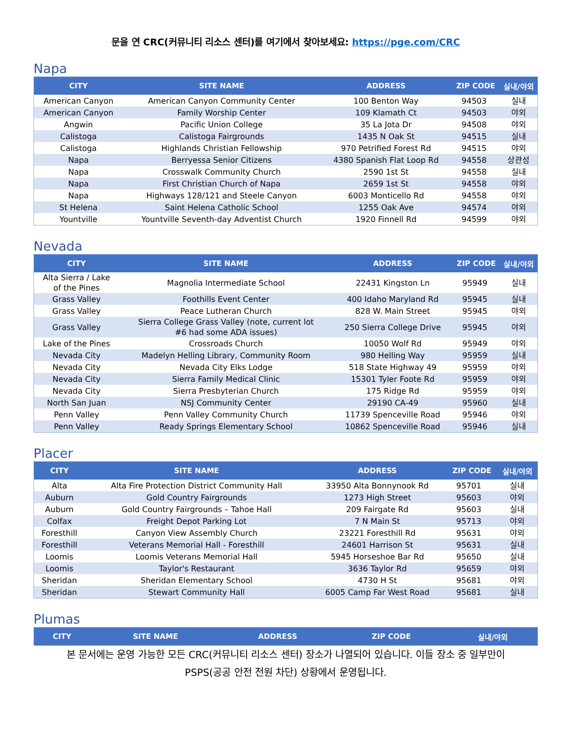문을 연 CRC(커뮤니티 리소스 센터)를 여기에서 찾아보세요: https://pge.com/CRC
Napa
| CITY | SITE NAME | ADDRESS | ZIP CODE | 실내/야외 |
| --- | --- | --- | --- | --- |
| American Canyon | American Canyon Community Center | 100 Benton Way | 94503 | 실내 |
| American Canyon | Family Worship Center | 109 Klamath Ct | 94503 | 야외 |
| Angwin | Pacific Union College | 35 La Jota Dr | 94508 | 야외 |
| Calistoga | Calistoga Fairgrounds | 1435 N Oak St | 94515 | 실내 |
| Calistoga | Highlands Christian Fellowship | 970 Petrified Forest Rd | 94515 | 야외 |
| Napa | Berryessa Senior Citizens | 4380 Spanish Flat Loop Rd | 94558 | 상관성 |
| Napa | Crosswalk Community Church | 2590 1st St | 94558 | 실내 |
| Napa | First Christian Church of Napa | 2659 1st St | 94558 | 야외 |
| Napa | Highways 128/121 and Steele Canyon | 6003 Monticello Rd | 94558 | 야외 |
| St Helena | Saint Helena Catholic School | 1255 Oak Ave | 94574 | 야외 |
| Yountville | Yountville Seventh-day Adventist Church | 1920 Finnell Rd | 94599 | 야외 |
Nevada
| CITY | SITE NAME | ADDRESS | ZIP CODE | 실내/야외 |
| --- | --- | --- | --- | --- |
| Alta Sierra / Lake of the Pines | Magnolia Intermediate School | 22431 Kingston Ln | 95949 | 실내 |
| Grass Valley | Foothills Event Center | 400 Idaho Maryland Rd | 95945 | 실내 |
| Grass Valley | Peace Lutheran Church | 828 W. Main Street | 95945 | 야외 |
| Grass Valley | Sierra College Grass Valley (note, current lot #6 had some ADA issues) | 250 Sierra College Drive | 95945 | 야외 |
| Lake of the Pines | Crossroads Church | 10050 Wolf Rd | 95949 | 야외 |
| Nevada City | Madelyn Helling Library, Community Room | 980 Helling Way | 95959 | 실내 |
| Nevada City | Nevada City Elks Lodge | 518 State Highway 49 | 95959 | 야외 |
| Nevada City | Sierra Family Medical Clinic | 15301 Tyler Foote Rd | 95959 | 야외 |
| Nevada City | Sierra Presbyterian Church | 175 Ridge Rd | 95959 | 야외 |
| North San Juan | NSJ Community Center | 29190 CA-49 | 95960 | 실내 |
| Penn Valley | Penn Valley Community Church | 11739 Spenceville Road | 95946 | 야외 |
| Penn Valley | Ready Springs Elementary School | 10862 Spenceville Road | 95946 | 실내 |
Placer
| CITY | SITE NAME | ADDRESS | ZIP CODE | 실내/야외 |
| --- | --- | --- | --- | --- |
| Alta | Alta Fire Protection District Community Hall | 33950 Alta Bonnynook Rd | 95701 | 실내 |
| Auburn | Gold Country Fairgrounds | 1273 High Street | 95603 | 야외 |
| Auburn | Gold Country Fairgrounds – Tahoe Hall | 209 Fairgate Rd | 95603 | 실내 |
| Colfax | Freight Depot Parking Lot | 7 N Main St | 95713 | 야외 |
| Foresthill | Canyon View Assembly Church | 23221 Foresthill Rd | 95631 | 야외 |
| Foresthill | Veterans Memorial Hall - Foresthill | 24601 Harrison St | 95631 | 실내 |
| Loomis | Loomis Veterans Memorial Hall | 5945 Horseshoe Bar Rd | 95650 | 실내 |
| Loomis | Taylor's Restaurant | 3636 Taylor Rd | 95659 | 야외 |
| Sheridan | Sheridan Elementary School | 4730 H St | 95681 | 야외 |
| Sheridan | Stewart Community Hall | 6005 Camp Far West Road | 95681 | 실내 |
Plumas
| CITY | SITE NAME | ADDRESS | ZIP CODE | 실내/야외 |
| --- | --- | --- | --- | --- |
본 문서에는 운영 가능한 모든 CRC(커뮤니티 리소스 센터) 장소가 나열되어 있습니다. 이들 장소 중 일부만이
PSPS(공공 안전 전원 차단) 상황에서 운영됩니다.